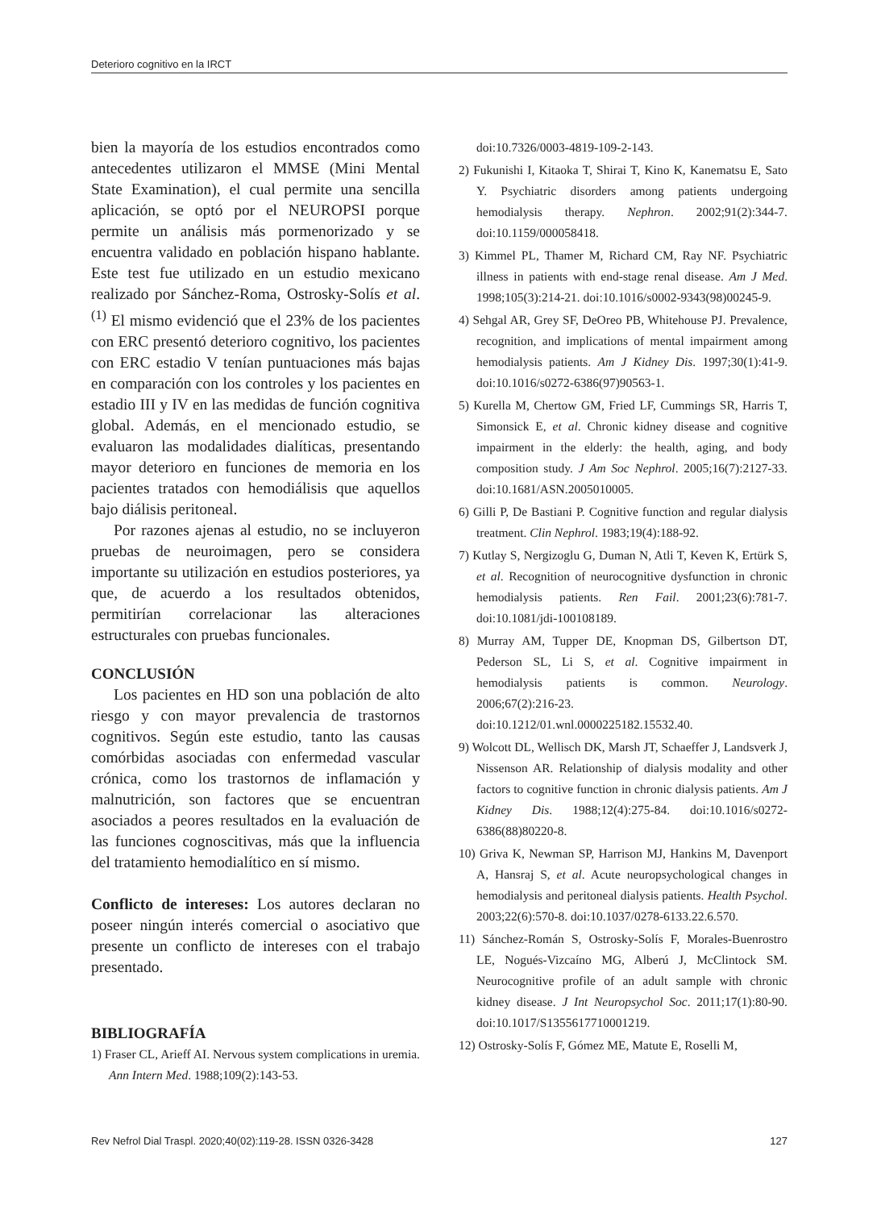Deterioro cognitivo en la IRCT
bien la mayoría de los estudios encontrados como antecedentes utilizaron el MMSE (Mini Mental State Examination), el cual permite una sencilla aplicación, se optó por el NEUROPSI porque permite un análisis más pormenorizado y se encuentra validado en población hispano hablante. Este test fue utilizado en un estudio mexicano realizado por Sánchez-Roma, Ostrosky-Solís et al.<sup>(1)</sup> El mismo evidenció que el 23% de los pacientes con ERC presentó deterioro cognitivo, los pacientes con ERC estadio V tenían puntuaciones más bajas en comparación con los controles y los pacientes en estadio III y IV en las medidas de función cognitiva global. Además, en el mencionado estudio, se evaluaron las modalidades dialíticas, presentando mayor deterioro en funciones de memoria en los pacientes tratados con hemodiálisis que aquellos bajo diálisis peritoneal.
Por razones ajenas al estudio, no se incluyeron pruebas de neuroimagen, pero se considera importante su utilización en estudios posteriores, ya que, de acuerdo a los resultados obtenidos, permitirían correlacionar las alteraciones estructurales con pruebas funcionales.
CONCLUSIÓN
Los pacientes en HD son una población de alto riesgo y con mayor prevalencia de trastornos cognitivos. Según este estudio, tanto las causas comórbidas asociadas con enfermedad vascular crónica, como los trastornos de inflamación y malnutrición, son factores que se encuentran asociados a peores resultados en la evaluación de las funciones cognoscitivas, más que la influencia del tratamiento hemodialítico en sí mismo.
Conflicto de intereses: Los autores declaran no poseer ningún interés comercial o asociativo que presente un conflicto de intereses con el trabajo presentado.
BIBLIOGRAFÍA
1) Fraser CL, Arieff AI. Nervous system complications in uremia. Ann Intern Med. 1988;109(2):143-53.
doi:10.7326/0003-4819-109-2-143.
2) Fukunishi I, Kitaoka T, Shirai T, Kino K, Kanematsu E, Sato Y. Psychiatric disorders among patients undergoing hemodialysis therapy. Nephron. 2002;91(2):344-7. doi:10.1159/000058418.
3) Kimmel PL, Thamer M, Richard CM, Ray NF. Psychiatric illness in patients with end-stage renal disease. Am J Med. 1998;105(3):214-21. doi:10.1016/s0002-9343(98)00245-9.
4) Sehgal AR, Grey SF, DeOreo PB, Whitehouse PJ. Prevalence, recognition, and implications of mental impairment among hemodialysis patients. Am J Kidney Dis. 1997;30(1):41-9. doi:10.1016/s0272-6386(97)90563-1.
5) Kurella M, Chertow GM, Fried LF, Cummings SR, Harris T, Simonsick E, et al. Chronic kidney disease and cognitive impairment in the elderly: the health, aging, and body composition study. J Am Soc Nephrol. 2005;16(7):2127-33. doi:10.1681/ASN.2005010005.
6) Gilli P, De Bastiani P. Cognitive function and regular dialysis treatment. Clin Nephrol. 1983;19(4):188-92.
7) Kutlay S, Nergizoglu G, Duman N, Atli T, Keven K, Ertürk S, et al. Recognition of neurocognitive dysfunction in chronic hemodialysis patients. Ren Fail. 2001;23(6):781-7. doi:10.1081/jdi-100108189.
8) Murray AM, Tupper DE, Knopman DS, Gilbertson DT, Pederson SL, Li S, et al. Cognitive impairment in hemodialysis patients is common. Neurology. 2006;67(2):216-23. doi:10.1212/01.wnl.0000225182.15532.40.
9) Wolcott DL, Wellisch DK, Marsh JT, Schaeffer J, Landsverk J, Nissenson AR. Relationship of dialysis modality and other factors to cognitive function in chronic dialysis patients. Am J Kidney Dis. 1988;12(4):275-84. doi:10.1016/s0272-6386(88)80220-8.
10) Griva K, Newman SP, Harrison MJ, Hankins M, Davenport A, Hansraj S, et al. Acute neuropsychological changes in hemodialysis and peritoneal dialysis patients. Health Psychol. 2003;22(6):570-8. doi:10.1037/0278-6133.22.6.570.
11) Sánchez-Román S, Ostrosky-Solís F, Morales-Buenrostro LE, Nogués-Vizcaíno MG, Alberú J, McClintock SM. Neurocognitive profile of an adult sample with chronic kidney disease. J Int Neuropsychol Soc. 2011;17(1):80-90. doi:10.1017/S1355617710001219.
12) Ostrosky-Solís F, Gómez ME, Matute E, Roselli M,
Rev Nefrol Dial Traspl. 2020;40(02):119-28. ISSN 0326-3428 127